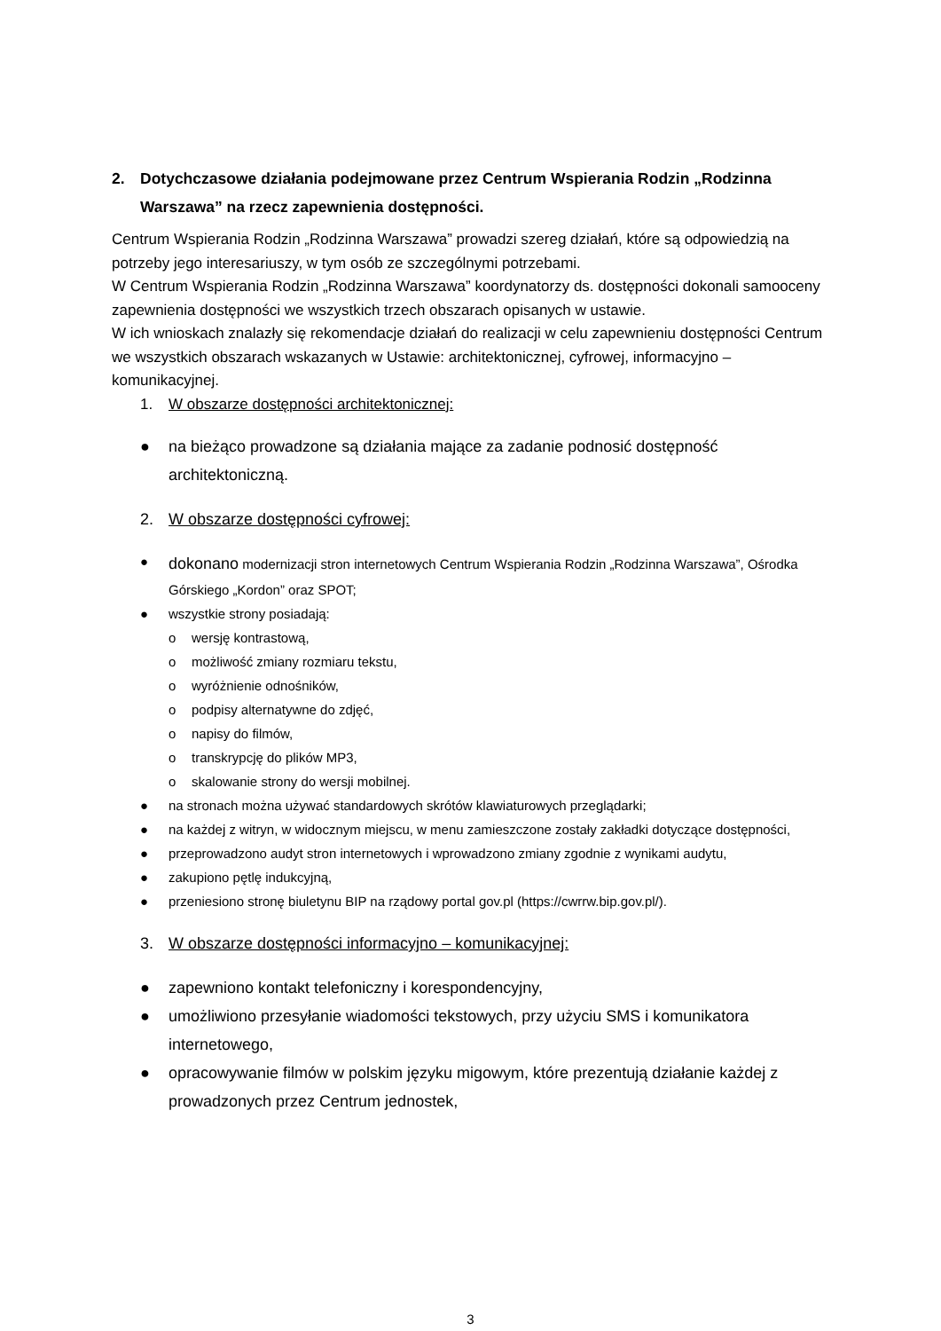2. Dotychczasowe działania podejmowane przez Centrum Wspierania Rodzin „Rodzinna Warszawa” na rzecz zapewnienia dostępności.
Centrum Wspierania Rodzin „Rodzinna Warszawa” prowadzi szereg działań, które są odpowiedzią na potrzeby jego interesariuszy, w tym osób ze szczególnymi potrzebami.
W Centrum Wspierania Rodzin „Rodzinna Warszawa” koordynatorzy ds. dostępności dokonali samooceny zapewnienia dostępności we wszystkich trzech obszarach opisanych w ustawie.
W ich wnioskach znalazły się rekomendacje działań do realizacji w celu zapewnieniu dostępności Centrum we wszystkich obszarach wskazanych w Ustawie: architektonicznej, cyfrowej, informacyjno – komunikacyjnej.
1. W obszarze dostępności architektonicznej:
● na bieżąco prowadzone są działania mające za zadanie podnosić dostępność architektoniczną.
2. W obszarze dostępności cyfrowej:
● dokonano modernizacji stron internetowych Centrum Wspierania Rodzin „Rodzinna Warszawa”, Ośrodka Górskiego „Kordon” oraz SPOT;
● wszystkie strony posiadają:
o wersję kontrastową,
o możliwość zmiany rozmiaru tekstu,
o wyróżnienie odnośników,
o podpisy alternatywne do zdjęć,
o napisy do filmów,
o transkrypcję do plików MP3,
o skalowanie strony do wersji mobilnej.
● na stronach można używać standardowych skrótów klawiaturowych przeglądarki;
● na każdej z witryn, w widocznym miejscu, w menu zamieszczone zostały zakładki dotyczące dostępności,
● przeprowadzono audyt stron internetowych i wprowadzono zmiany zgodnie z wynikami audytu,
● zakupiono pętlę indukcyjną,
● przeniesiono stronę biuletynu BIP na rządowy portal gov.pl (https://cwrrw.bip.gov.pl/).
3. W obszarze dostępności informacyjno – komunikacyjnej:
● zapewniono kontakt telefoniczny i korespondencyjny,
● umożliwiono przesyłanie wiadomości tekstowych, przy użyciu SMS i komunikatora internetowego,
● opracowywanie filmów w polskim języku migowym, które prezentują działanie każdej z prowadzonych przez Centrum jednostek,
3